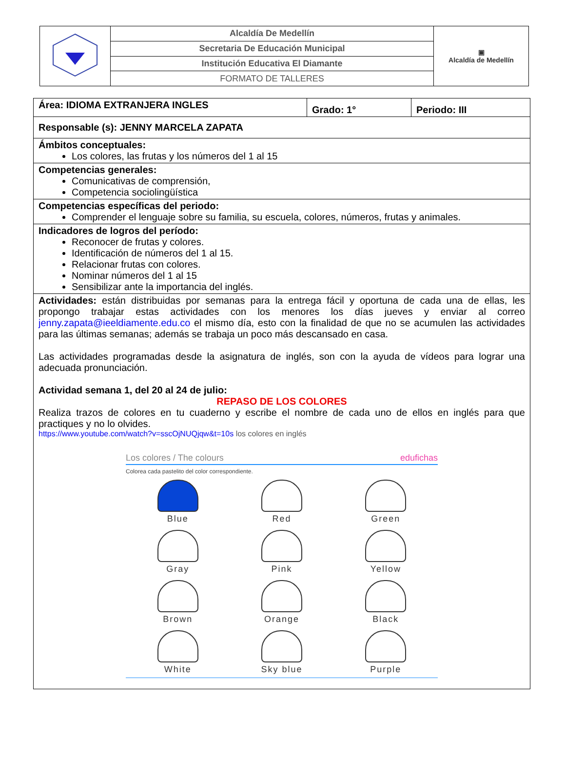| | Alcaldía De Medellín | ▣ Alcaldía de Medellín |
| | Secretaria De Educación Municipal | |
| | Institución Educativa El Diamante | |
| | FORMATO DE TALLERES | |
| Área: IDIOMA EXTRANJERA INGLES | Grado: 1° | Periodo: III |
| Responsable (s): JENNY MARCELA ZAPATA | | |
| Ámbitos conceptuales: Los colores, las frutas y los números del 1 al 15 | | |
| Competencias generales: Comunicativas de comprensión, Competencia sociolingüística | | |
| Competencias específicas del periodo: Comprender el lenguaje sobre su familia, su escuela, colores, números, frutas y animales. | | |
| Indicadores de logros del período: Reconocer de frutas y colores. Identificación de números del 1 al 15. Relacionar frutas con colores. Nominar números del 1 al 15 Sensibilizar ante la importancia del inglés. | | |
| Actividades: están distribuidas por semanas para la entrega fácil y oportuna de cada una de ellas, les propongo trabajar estas actividades con los menores los días jueves y enviar al correo jenny.zapata@ieeldiamente.edu.co el mismo día, esto con la finalidad de que no se acumulen las actividades para las últimas semanas; además se trabaja un poco más descansado en casa. Las actividades programadas desde la asignatura de inglés, son con la ayuda de vídeos para lograr una adecuada pronunciación. Actividad semana 1, del 20 al 24 de julio: REPASO DE LOS COLORES Realiza trazos de colores en tu cuaderno y escribe el nombre de cada uno de ellos en inglés para que practiques y no lo olvides. https://www.youtube.com/watch?v=sscOjNUQjqw&t=10s los colores en inglés Los colores / The colours edufichas Colorea cada pastelito del color correspondiente. Blue Red Green Gray Pink Yellow Brown Orange Black White Sky blue Purple | | |